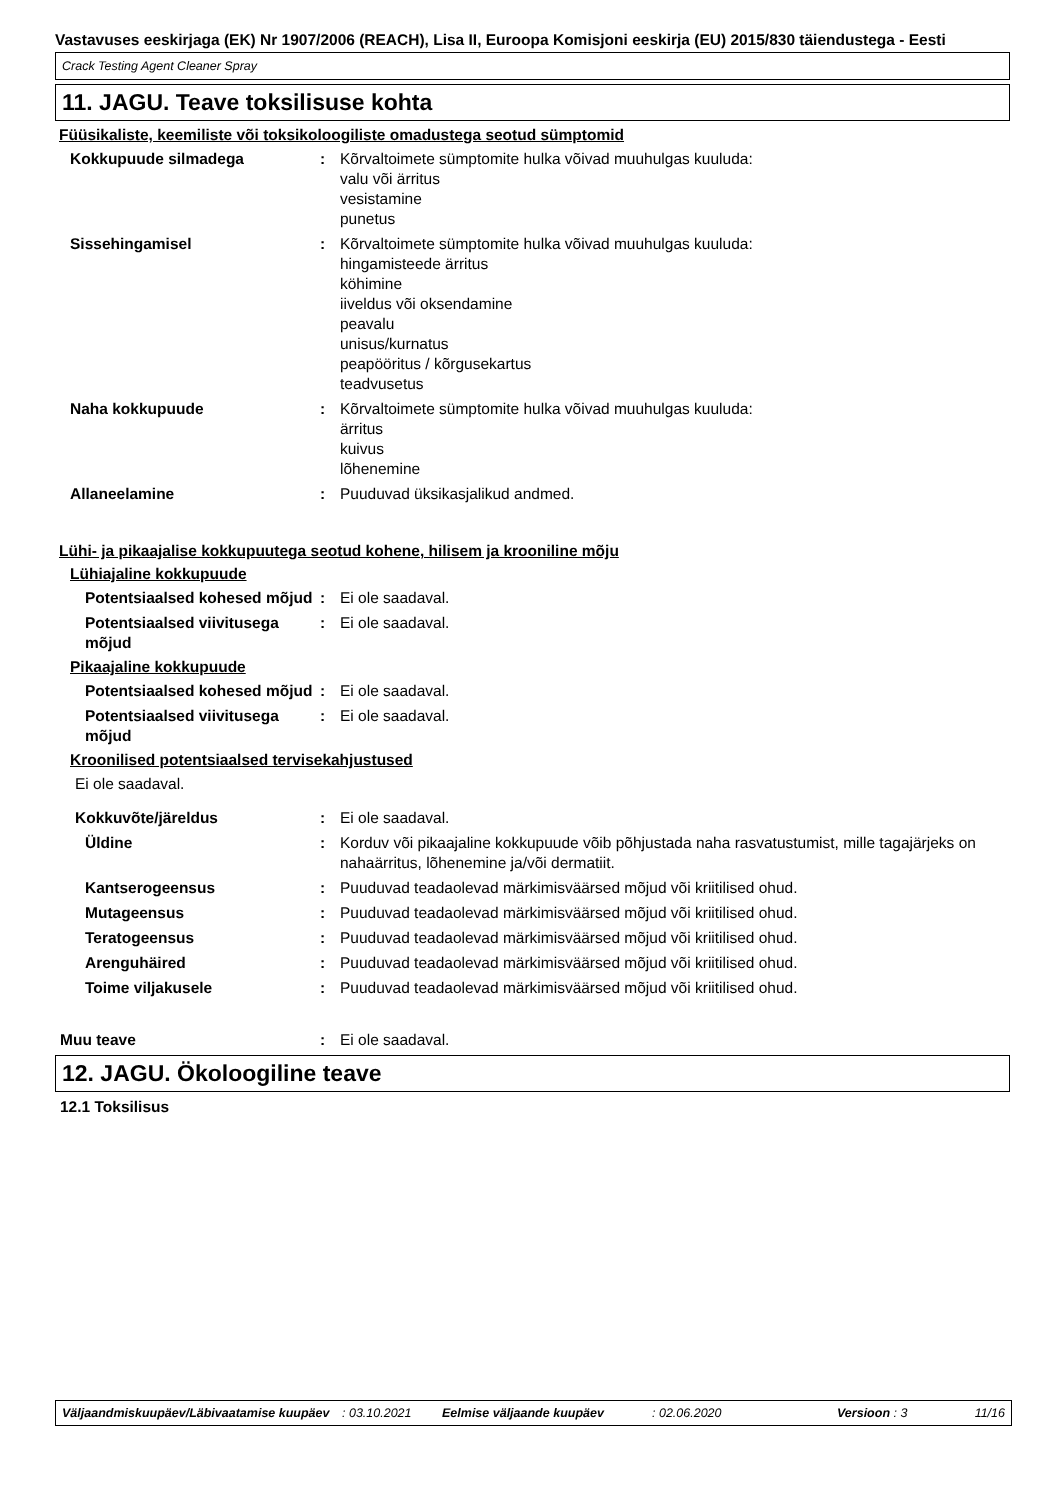Vastavuses eeskirjaga (EK) Nr 1907/2006 (REACH), Lisa II, Euroopa Komisjoni eeskirja (EU) 2015/830 täiendustega - Eesti
Crack Testing Agent Cleaner Spray
11. JAGU. Teave toksilisuse kohta
Füüsikaliste, keemiliste või toksikoloogiliste omadustega seotud sümptomid
Kokkupuude silmadega : Kõrvaltoimete sümptomite hulka võivad muuhulgas kuuluda:
valu või ärritus
vesistamine
punetus
Sissehingamisel : Kõrvaltoimete sümptomite hulka võivad muuhulgas kuuluda:
hingamisteede ärritus
köhimine
iiveldus või oksendamine
peavalu
unisus/kurnatus
peapööritus / kõrgusekartus
teadvusetus
Naha kokkupuude : Kõrvaltoimete sümptomite hulka võivad muuhulgas kuuluda:
ärritus
kuivus
lõhenemine
Allaneelamine : Puuduvad üksikasjalikud andmed.
Lühi- ja pikaajalise kokkupuutega seotud kohene, hilisem ja krooniline mõju
Lühiajaline kokkupuude
Potentsiaalsed kohesed mõjud
: Ei ole saadaval.
Potentsiaalsed viivitusega mõjud
: Ei ole saadaval.
Pikaajaline kokkupuude
Potentsiaalsed kohesed mõjud
: Ei ole saadaval.
Potentsiaalsed viivitusega mõjud
: Ei ole saadaval.
Kroonilised potentsiaalsed tervisekahjustused
Ei ole saadaval.
Kokkuvõte/järeldus : Ei ole saadaval.
Üldine : Korduv või pikaajaline kokkupuude võib põhjustada naha rasvatustumist, mille tagajärjeks on nahaärritus, lõhenemine ja/või dermatiit.
Kantserogeensus : Puuduvad teadaolevad märkimisväärsed mõjud või kriitilised ohud.
Mutageensus : Puuduvad teadaolevad märkimisväärsed mõjud või kriitilised ohud.
Teratogeensus : Puuduvad teadaolevad märkimisväärsed mõjud või kriitilised ohud.
Arenguhäired : Puuduvad teadaolevad märkimisväärsed mõjud või kriitilised ohud.
Toime viljakusele : Puuduvad teadaolevad märkimisväärsed mõjud või kriitilised ohud.
Muu teave : Ei ole saadaval.
12. JAGU. Ökoloogiline teave
12.1 Toksilisus
Väljaandmiskuupäev/Läbivaatamise kuupäev
: 03.10.2021 Eelmise väljaande kuupäev : 02.06.2020 Versioon : 3 11/16